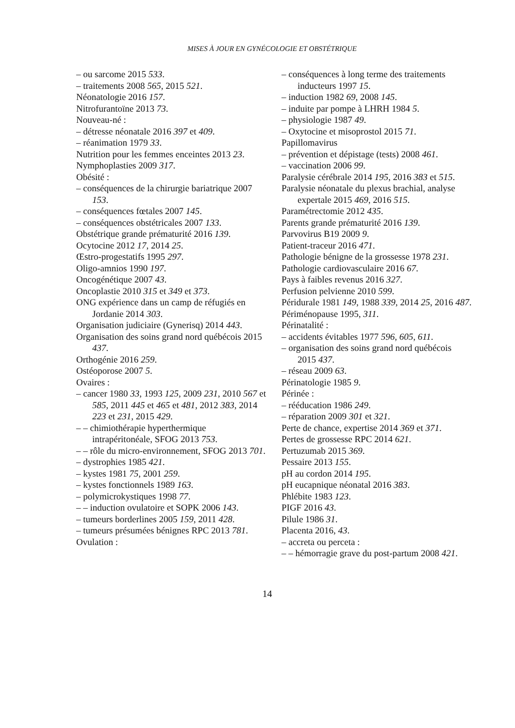MISES À JOUR EN GYNÉCOLOGIE ET OBSTÉTRIQUE
– ou sarcome 2015 533.
– traitements 2008 565, 2015 521.
Néonatologie 2016 157.
Nitrofurantoïne 2013 73.
Nouveau-né :
– détresse néonatale 2016 397 et 409.
– réanimation 1979 33.
Nutrition pour les femmes enceintes 2013 23.
Nymphoplasties 2009 317.
Obésité :
– conséquences de la chirurgie bariatrique 2007 153.
– conséquences fœtales 2007 145.
– conséquences obstétricales 2007 133.
Obstétrique grande prématurité 2016 139.
Ocytocine 2012 17, 2014 25.
Œstro-progestatifs 1995 297.
Oligo-amnios 1990 197.
Oncogénétique 2007 43.
Oncoplastie 2010 315 et 349 et 373.
ONG expérience dans un camp de réfugiés en Jordanie 2014 303.
Organisation judiciaire (Gynerisq) 2014 443.
Organisation des soins grand nord québécois 2015 437.
Orthogénie 2016 259.
Ostéoporose 2007 5.
Ovaires :
– cancer 1980 33, 1993 125, 2009 231, 2010 567 et 585, 2011 445 et 465 et 481, 2012 383, 2014 223 et 231, 2015 429.
– – chimiothérapie hyperthermique intrapéritonéale, SFOG 2013 753.
– – rôle du micro-environnement, SFOG 2013 701.
– dystrophies 1985 421.
– kystes 1981 75, 2001 259.
– kystes fonctionnels 1989 163.
– polymicrokystiques 1998 77.
– – induction ovulatoire et SOPK 2006 143.
– tumeurs borderlines 2005 159, 2011 428.
– tumeurs présumées bénignes RPC 2013 781.
Ovulation :
– conséquences à long terme des traitements inducteurs 1997 15.
– induction 1982 69, 2008 145.
– induite par pompe à LHRH 1984 5.
– physiologie 1987 49.
– Oxytocine et misoprostol 2015 71.
Papillomavirus
– prévention et dépistage (tests) 2008 461.
– vaccination 2006 99.
Paralysie cérébrale 2014 195, 2016 383 et 515.
Paralysie néonatale du plexus brachial, analyse expertale 2015 469, 2016 515.
Paramétrectomie 2012 435.
Parents grande prématurité 2016 139.
Parvovirus B19 2009 9.
Patient-traceur 2016 471.
Pathologie bénigne de la grossesse 1978 231.
Pathologie cardiovasculaire 2016 67.
Pays à faibles revenus 2016 327.
Perfusion pelvienne 2010 599.
Péridurale 1981 149, 1988 339, 2014 25, 2016 487.
Périménopause 1995, 311.
Périnatalité :
– accidents évitables 1977 596, 605, 611.
– organisation des soins grand nord québécois 2015 437.
– réseau 2009 63.
Périnatologie 1985 9.
Périnée :
– rééducation 1986 249.
– réparation 2009 301 et 321.
Perte de chance, expertise 2014 369 et 371.
Pertes de grossesse RPC 2014 621.
Pertuzumab 2015 369.
Pessaire 2013 155.
pH au cordon 2014 195.
pH eucapnique néonatal 2016 383.
Phlébite 1983 123.
PIGF 2016 43.
Pilule 1986 31.
Placenta 2016, 43.
– accreta ou perceta :
– – hémorragie grave du post-partum 2008 421.
14